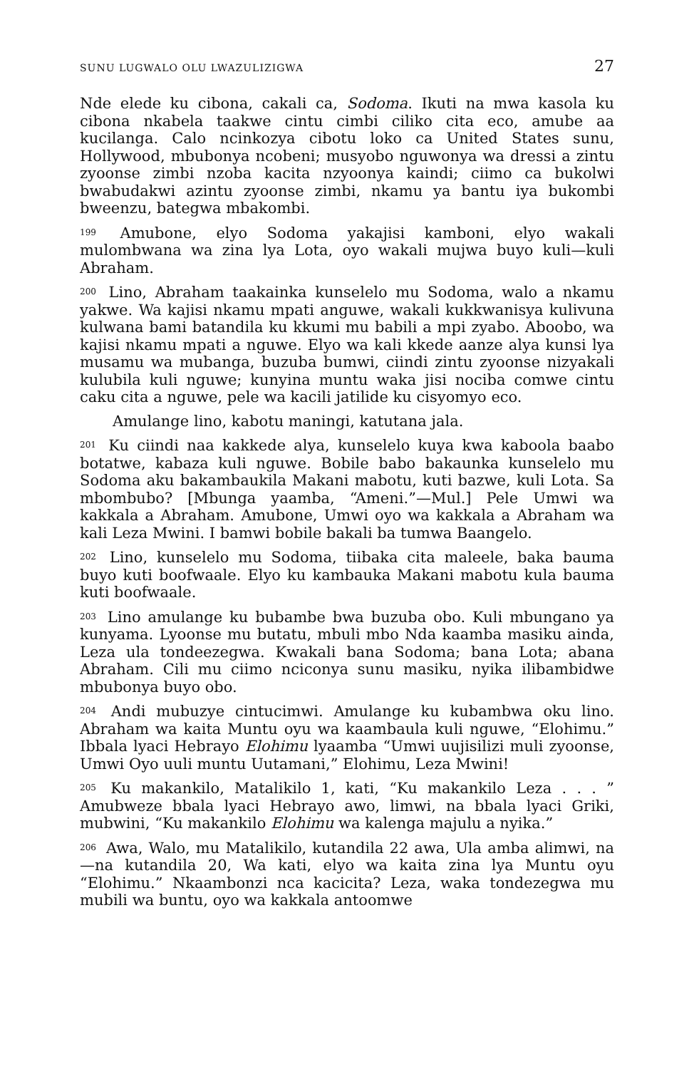SUNU LUGWALO OLU LWAZULIZIGWA 27
Nde elede ku cibona, cakali ca, Sodoma. Ikuti na mwa kasola ku cibona nkabela taakwe cintu cimbi ciliko cita eco, amube aa kucilanga. Calo ncinkozya cibotu loko ca United States sunu, Hollywood, mbubonya ncobeni; musyobo nguwonya wa dressi a zintu zyoonse zimbi nzoba kacita nzyoonya kaindi; ciimo ca bukolwi bwabudakwi azintu zyoonse zimbi, nkamu ya bantu iya bukombi bweenzu, bategwa mbakombi.
<sup>199</sup> Amubone, elyo Sodoma yakajisi kamboni, elyo wakali mulombwana wa zina lya Lota, oyo wakali mujwa buyo kuli—kuli Abraham.
<sup>200</sup> Lino, Abraham taakainka kunselelo mu Sodoma, walo a nkamu yakwe. Wa kajisi nkamu mpati anguwe, wakali kukkwanisya kulivuna kulwana bami batandila ku kkumi mu babili a mpi zyabo. Aboobo, wa kajisi nkamu mpati a nguwe. Elyo wa kali kkede aanze alya kunsi lya musamu wa mubanga, buzuba bumwi, ciindi zintu zyoonse nizyakali kulubila kuli nguwe; kunyina muntu waka jisi nociba comwe cintu caku cita a nguwe, pele wa kacili jatilide ku cisyomyo eco.
Amulange lino, kabotu maningi, katutana jala.
<sup>201</sup> Ku ciindi naa kakkede alya, kunselelo kuya kwa kaboola baabo botatwe, kabaza kuli nguwe. Bobile babo bakaunka kunselelo mu Sodoma aku bakambaukila Makani mabotu, kuti bazwe, kuli Lota. Sa mbombubo? [Mbunga yaamba, “Ameni.”—Mul.] Pele Umwi wa kakkala a Abraham. Amubone, Umwi oyo wa kakkala a Abraham wa kali Leza Mwini. I bamwi bobile bakali ba tumwa Baangelo.
<sup>202</sup> Lino, kunselelo mu Sodoma, tiibaka cita maleele, baka bauma buyo kuti boofwaale. Elyo ku kambauka Makani mabotu kula bauma kuti boofwaale.
<sup>203</sup> Lino amulange ku bubambe bwa buzuba obo. Kuli mbungano ya kunyama. Lyoonse mu butatu, mbuli mbo Nda kaamba masiku ainda, Leza ula tondeezegwa. Kwakali bana Sodoma; bana Lota; abana Abraham. Cili mu ciimo nciconya sunu masiku, nyika ilibambidwe mbubonya buyo obo.
<sup>204</sup> Andi mubuzye cintucimwi. Amulange ku kubambwa oku lino. Abraham wa kaita Muntu oyu wa kaambaula kuli nguwe, “Elohimu.” Ibbala lyaci Hebrayo Elohimu lyaamba “Umwi uujisilizi muli zyoonse, Umwi Oyo uuli muntu Uutamani,” Elohimu, Leza Mwini!
<sup>205</sup> Ku makankilo, Matalikilo 1, kati, “Ku makankilo Leza . . . ” Amubweze bbala lyaci Hebrayo awo, limwi, na bbala lyaci Griki, mubwini, “Ku makankilo Elohimu wa kalenga majulu a nyika.”
<sup>206</sup> Awa, Walo, mu Matalikilo, kutandila 22 awa, Ula amba alimwi, na—na kutandila 20, Wa kati, elyo wa kaita zina lya Muntu oyu “Elohimu.” Nkaambonzi nca kacicita? Leza, waka tondezegwa mu mubili wa buntu, oyo wa kakkala antoomwe